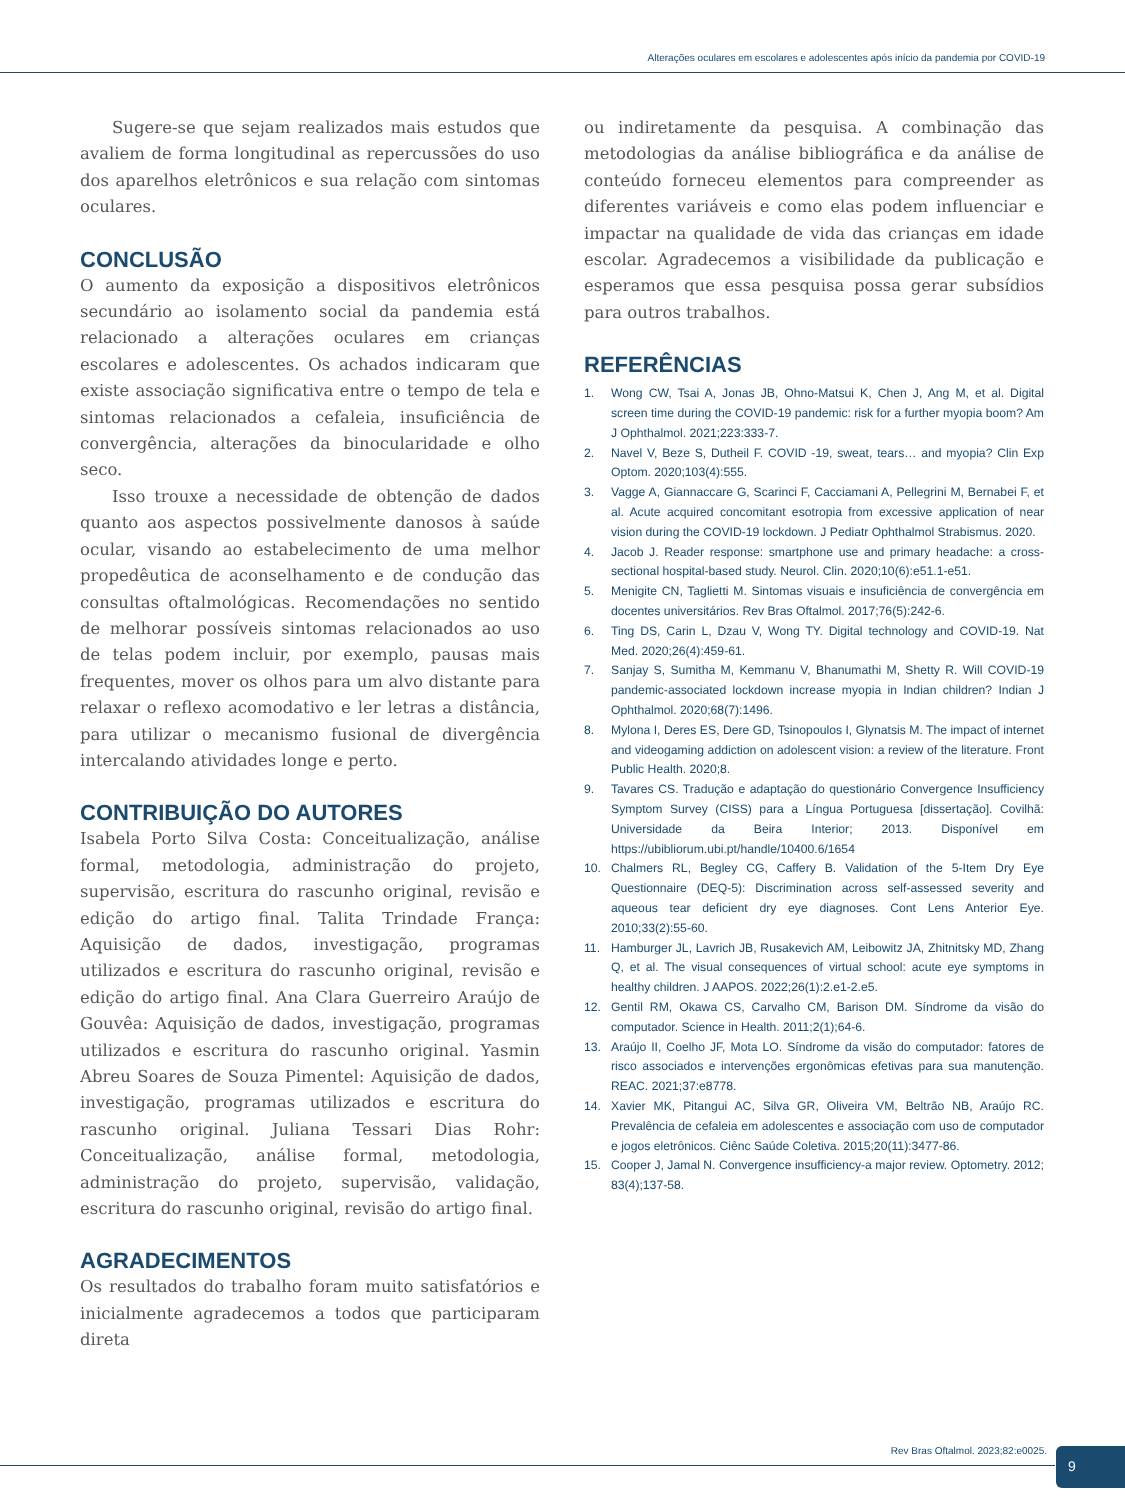Alterações oculares em escolares e adolescentes após início da pandemia por COVID-19
Sugere-se que sejam realizados mais estudos que avaliem de forma longitudinal as repercussões do uso dos aparelhos eletrônicos e sua relação com sintomas oculares.
CONCLUSÃO
O aumento da exposição a dispositivos eletrônicos secundário ao isolamento social da pandemia está relacionado a alterações oculares em crianças escolares e adolescentes. Os achados indicaram que existe associação significativa entre o tempo de tela e sintomas relacionados a cefaleia, insuficiência de convergência, alterações da binocularidade e olho seco.
Isso trouxe a necessidade de obtenção de dados quanto aos aspectos possivelmente danosos à saúde ocular, visando ao estabelecimento de uma melhor propedêutica de aconselhamento e de condução das consultas oftalmológicas. Recomendações no sentido de melhorar possíveis sintomas relacionados ao uso de telas podem incluir, por exemplo, pausas mais frequentes, mover os olhos para um alvo distante para relaxar o reflexo acomodativo e ler letras a distância, para utilizar o mecanismo fusional de divergência intercalando atividades longe e perto.
CONTRIBUIÇÃO DO AUTORES
Isabela Porto Silva Costa: Conceitualização, análise formal, metodologia, administração do projeto, supervisão, escritura do rascunho original, revisão e edição do artigo final. Talita Trindade França: Aquisição de dados, investigação, programas utilizados e escritura do rascunho original, revisão e edição do artigo final. Ana Clara Guerreiro Araújo de Gouvêa: Aquisição de dados, investigação, programas utilizados e escritura do rascunho original. Yasmin Abreu Soares de Souza Pimentel: Aquisição de dados, investigação, programas utilizados e escritura do rascunho original. Juliana Tessari Dias Rohr: Conceitualização, análise formal, metodologia, administração do projeto, supervisão, validação, escritura do rascunho original, revisão do artigo final.
AGRADECIMENTOS
Os resultados do trabalho foram muito satisfatórios e inicialmente agradecemos a todos que participaram direta
ou indiretamente da pesquisa. A combinação das metodologias da análise bibliográfica e da análise de conteúdo forneceu elementos para compreender as diferentes variáveis e como elas podem influenciar e impactar na qualidade de vida das crianças em idade escolar. Agradecemos a visibilidade da publicação e esperamos que essa pesquisa possa gerar subsídios para outros trabalhos.
REFERÊNCIAS
1. Wong CW, Tsai A, Jonas JB, Ohno-Matsui K, Chen J, Ang M, et al. Digital screen time during the COVID-19 pandemic: risk for a further myopia boom? Am J Ophthalmol. 2021;223:333-7.
2. Navel V, Beze S, Dutheil F. COVID -19, sweat, tears… and myopia? Clin Exp Optom. 2020;103(4):555.
3. Vagge A, Giannaccare G, Scarinci F, Cacciamani A, Pellegrini M, Bernabei F, et al. Acute acquired concomitant esotropia from excessive application of near vision during the COVID-19 lockdown. J Pediatr Ophthalmol Strabismus. 2020.
4. Jacob J. Reader response: smartphone use and primary headache: a cross-sectional hospital-based study. Neurol. Clin. 2020;10(6):e51.1-e51.
5. Menigite CN, Taglietti M. Sintomas visuais e insuficiência de convergência em docentes universitários. Rev Bras Oftalmol. 2017;76(5):242-6.
6. Ting DS, Carin L, Dzau V, Wong TY. Digital technology and COVID-19. Nat Med. 2020;26(4):459-61.
7. Sanjay S, Sumitha M, Kemmanu V, Bhanumathi M, Shetty R. Will COVID-19 pandemic-associated lockdown increase myopia in Indian children? Indian J Ophthalmol. 2020;68(7):1496.
8. Mylona I, Deres ES, Dere GD, Tsinopoulos I, Glynatsis M. The impact of internet and videogaming addiction on adolescent vision: a review of the literature. Front Public Health. 2020;8.
9. Tavares CS. Tradução e adaptação do questionário Convergence Insufficiency Symptom Survey (CISS) para a Língua Portuguesa [dissertação]. Covilhã: Universidade da Beira Interior; 2013. Disponível em https://ubibliorum.ubi.pt/handle/10400.6/1654
10. Chalmers RL, Begley CG, Caffery B. Validation of the 5-Item Dry Eye Questionnaire (DEQ-5): Discrimination across self-assessed severity and aqueous tear deficient dry eye diagnoses. Cont Lens Anterior Eye. 2010;33(2):55-60.
11. Hamburger JL, Lavrich JB, Rusakevich AM, Leibowitz JA, Zhitnitsky MD, Zhang Q, et al. The visual consequences of virtual school: acute eye symptoms in healthy children. J AAPOS. 2022;26(1):2.e1-2.e5.
12. Gentil RM, Okawa CS, Carvalho CM, Barison DM. Síndrome da visão do computador. Science in Health. 2011;2(1);64-6.
13. Araújo II, Coelho JF, Mota LO. Síndrome da visão do computador: fatores de risco associados e intervenções ergonômicas efetivas para sua manutenção. REAC. 2021;37:e8778.
14. Xavier MK, Pitangui AC, Silva GR, Oliveira VM, Beltrão NB, Araújo RC. Prevalência de cefaleia em adolescentes e associação com uso de computador e jogos eletrônicos. Ciênc Saúde Coletiva. 2015;20(11):3477-86.
15. Cooper J, Jamal N. Convergence insufficiency-a major review. Optometry. 2012; 83(4);137-58.
Rev Bras Oftalmol. 2023;82:e0025.
9